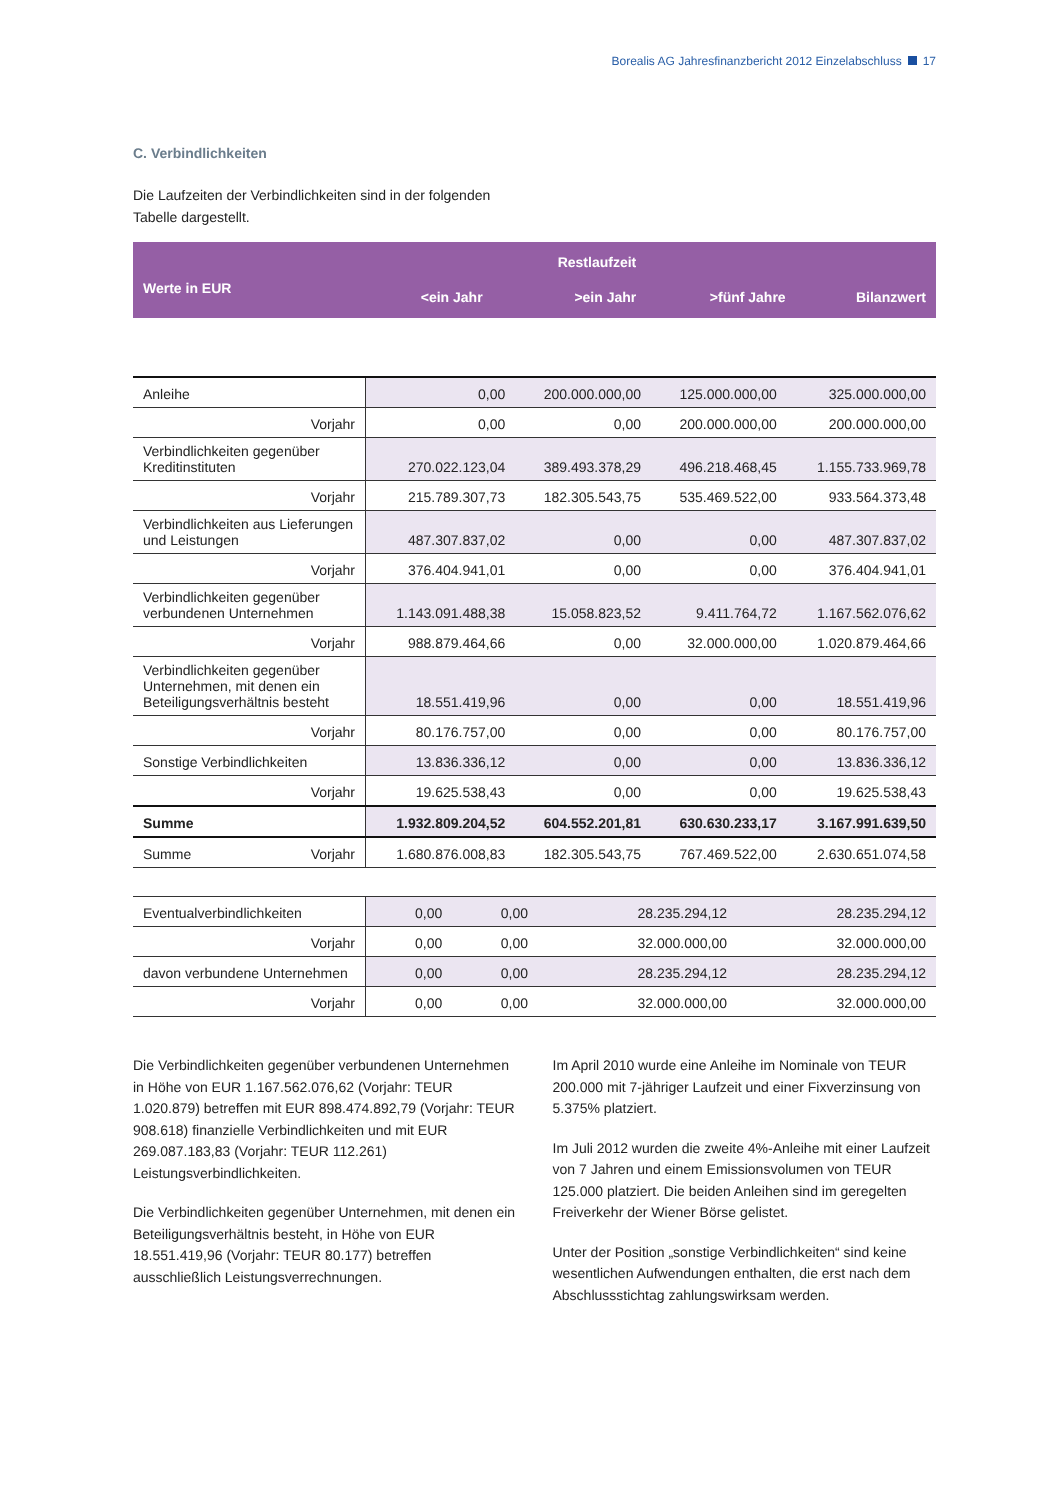Borealis AG Jahresfinanzbericht 2012 Einzelabschluss 17
C. Verbindlichkeiten
Die Laufzeiten der Verbindlichkeiten sind in der folgenden
Tabelle dargestellt.
| | | Restlaufzeit | | |
| --- | --- | --- | --- | --- |
| Werte in EUR | <ein Jahr | >ein Jahr | >fünf Jahre | Bilanzwert |
| Anleihe | 0,00 | 200.000.000,00 | 125.000.000,00 | 325.000.000,00 |
| Vorjahr | 0,00 | 0,00 | 200.000.000,00 | 200.000.000,00 |
| Verbindlichkeiten gegenüber Kreditinstituten | 270.022.123,04 | 389.493.378,29 | 496.218.468,45 | 1.155.733.969,78 |
| Vorjahr | 215.789.307,73 | 182.305.543,75 | 535.469.522,00 | 933.564.373,48 |
| Verbindlichkeiten aus Lieferungen und Leistungen | 487.307.837,02 | 0,00 | 0,00 | 487.307.837,02 |
| Vorjahr | 376.404.941,01 | 0,00 | 0,00 | 376.404.941,01 |
| Verbindlichkeiten gegenüber verbundenen Unternehmen | 1.143.091.488,38 | 15.058.823,52 | 9.411.764,72 | 1.167.562.076,62 |
| Vorjahr | 988.879.464,66 | 0,00 | 32.000.000,00 | 1.020.879.464,66 |
| Verbindlichkeiten gegenüber Unternehmen, mit denen ein Beteiligungsverhältnis besteht | 18.551.419,96 | 0,00 | 0,00 | 18.551.419,96 |
| Vorjahr | 80.176.757,00 | 0,00 | 0,00 | 80.176.757,00 |
| Sonstige Verbindlichkeiten | 13.836.336,12 | 0,00 | 0,00 | 13.836.336,12 |
| Vorjahr | 19.625.538,43 | 0,00 | 0,00 | 19.625.538,43 |
| Summe | 1.932.809.204,52 | 604.552.201,81 | 630.630.233,17 | 3.167.991.639,50 |
| Summe Vorjahr | 1.680.876.008,83 | 182.305.543,75 | 767.469.522,00 | 2.630.651.074,58 |
| Eventualverbindlichkeiten | 0,00 | 0,00 | 28.235.294,12 | 28.235.294,12 |
| Vorjahr | 0,00 | 0,00 | 32.000.000,00 | 32.000.000,00 |
| davon verbundene Unternehmen | 0,00 | 0,00 | 28.235.294,12 | 28.235.294,12 |
| Vorjahr | 0,00 | 0,00 | 32.000.000,00 | 32.000.000,00 |
Die Verbindlichkeiten gegenüber verbundenen Unternehmen in Höhe von EUR 1.167.562.076,62 (Vorjahr: TEUR 1.020.879) betreffen mit EUR 898.474.892,79 (Vorjahr: TEUR 908.618) finanzielle Verbindlichkeiten und mit EUR 269.087.183,83 (Vorjahr: TEUR 112.261) Leistungsverbindlichkeiten.
Die Verbindlichkeiten gegenüber Unternehmen, mit denen ein Beteiligungsverhältnis besteht, in Höhe von EUR 18.551.419,96 (Vorjahr: TEUR 80.177) betreffen ausschließlich Leistungsverrechnungen.
Im April 2010 wurde eine Anleihe im Nominale von TEUR 200.000 mit 7-jähriger Laufzeit und einer Fixverzinsung von 5.375% platziert.
Im Juli 2012 wurden die zweite 4%-Anleihe mit einer Laufzeit von 7 Jahren und einem Emissionsvolumen von TEUR 125.000 platziert. Die beiden Anleihen sind im geregelten Freiverkehr der Wiener Börse gelistet.
Unter der Position „sonstige Verbindlichkeiten“ sind keine wesentlichen Aufwendungen enthalten, die erst nach dem Abschlussstichtag zahlungswirksam werden.